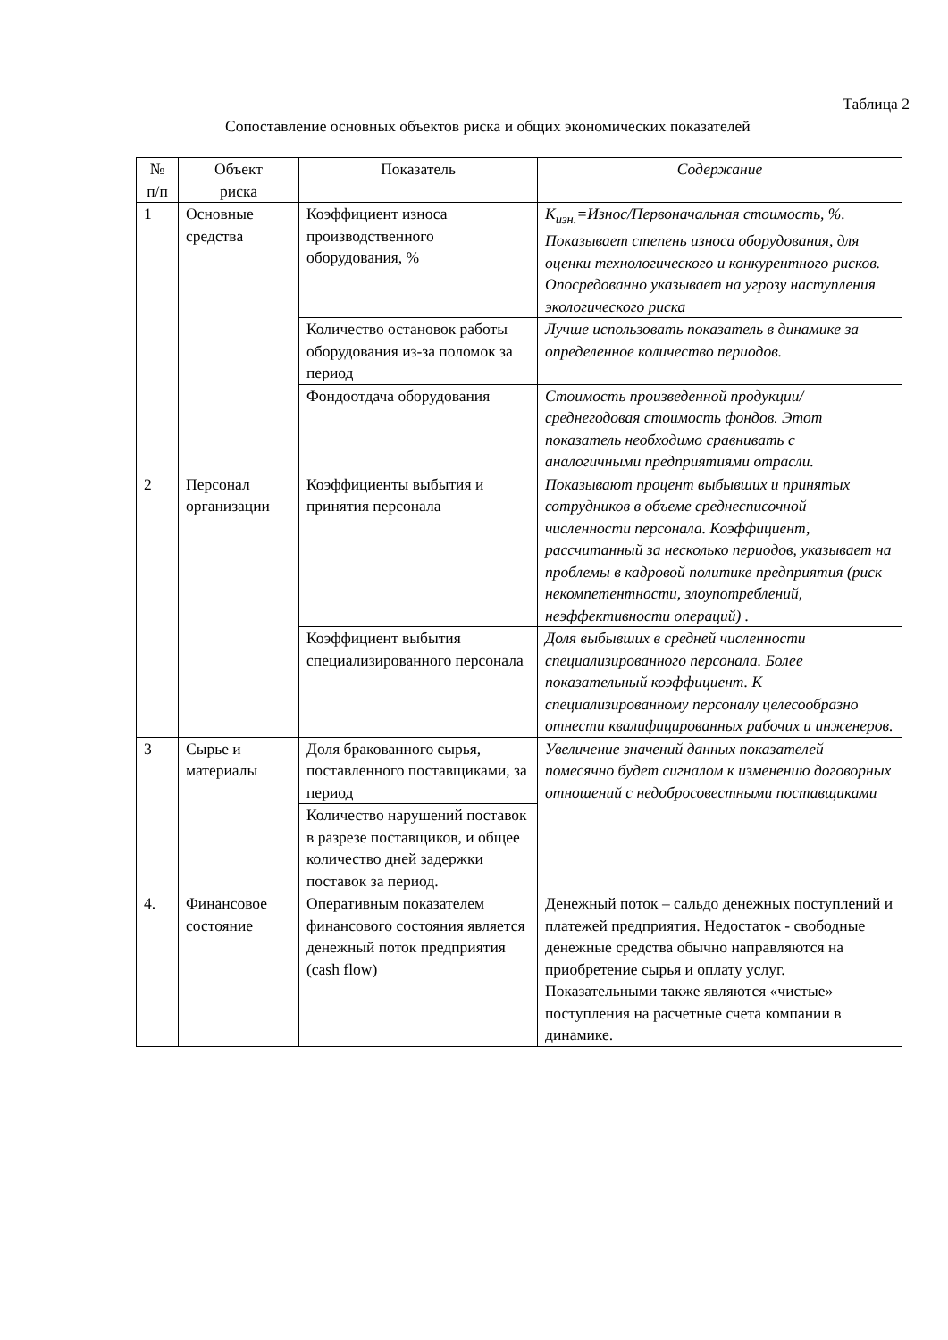Таблица 2
Сопоставление основных объектов риска и общих экономических показателей
| № п/п | Объект риска | Показатель | Содержание |
| --- | --- | --- | --- |
| 1 | Основные средства | Коэффициент износа производственного оборудования, % | К<sub>изн.</sub>=Износ/Первоначальная стоимость, %. Показывает степень износа оборудования, для оценки технологического и конкурентного рисков. Опосредованно указывает на угрозу наступления экологического риска |
| | | Количество остановок работы оборудования из-за поломок за период | Лучше использовать показатель в динамике за определенное количество периодов. |
| | | Фондоотдача оборудования | Стоимость произведенной продукции/среднегодовая стоимость фондов. Этот показатель необходимо сравнивать с аналогичными предприятиями отрасли. |
| 2 | Персонал организации | Коэффициенты выбытия и принятия персонала | Показывают процент выбывших и принятых сотрудников в объеме среднесписочной численности персонала. Коэффициент, рассчитанный за несколько периодов, указывает на проблемы в кадровой политике предприятия (риск некомпетентности, злоупотреблений, неэффективности операций) . |
| | | Коэффициент выбытия специализированного персонала | Доля выбывших в средней численности специализированного персонала. Более показательный коэффициент. К специализированному персоналу целесообразно отнести квалифицированных рабочих и инженеров. |
| 3 | Сырье и материалы | Доля бракованного сырья, поставленного поставщиками, за период | Увеличение значений данных показателей помесячно будет сигналом к изменению договорных отношений с недобросовестными поставщиками |
| | | Количество нарушений поставок в разрезе поставщиков, и общее количество дней задержки поставок за период. | |
| 4. | Финансовое состояние | Оперативным показателем финансового состояния является денежный поток предприятия (cash flow) | Денежный поток – сальдо денежных поступлений и платежей предприятия. Недостаток - свободные денежные средства обычно направляются на приобретение сырья и оплату услуг. Показательными также являются «чистые» поступления на расчетные счета компании в динамике. |